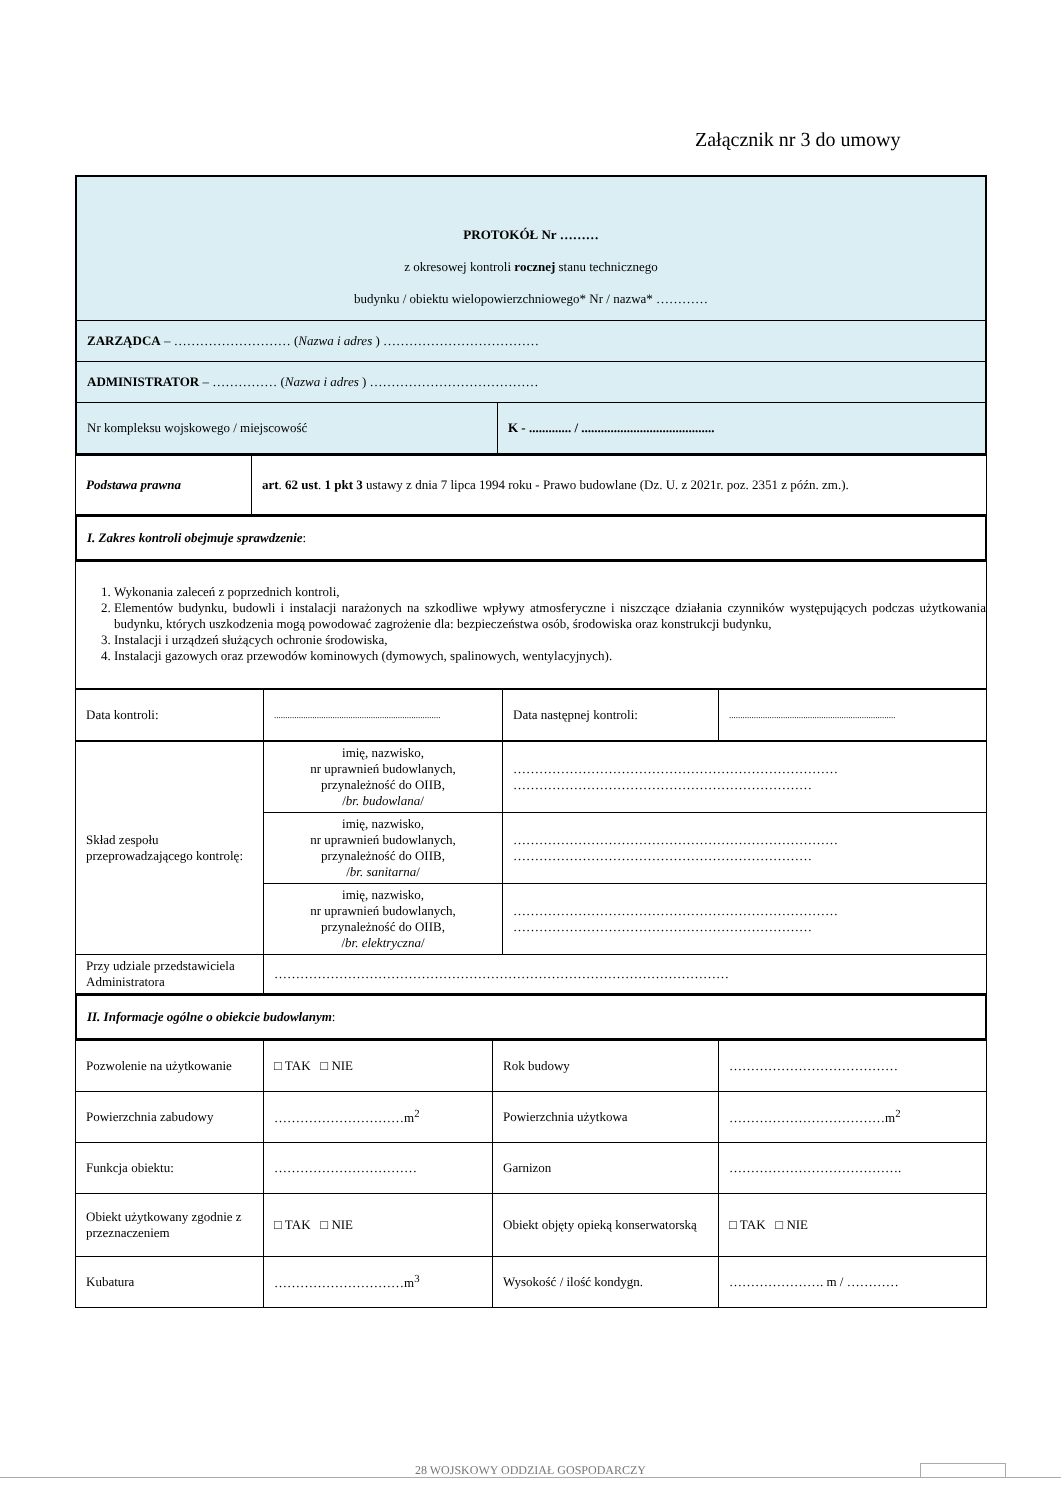Załącznik nr 3 do umowy
| PROTOKÓŁ Nr ……… z okresowej kontroli rocznej stanu technicznego budynku / obiektu wielopowierzchniowego* Nr / nazwa* ………… | |
| ZARZĄDCA – ……………………… ( Nazwa i adres ) ……………………………… | |
| ADMINISTRATOR – …………… ( Nazwa i adres ) ………………………………… | |
| Nr kompleksu wojskowego / miejscowość | K - ............. / ......................................... |
| Podstawa prawna | art . 62 ust . 1 pkt 3 ustawy z dnia 7 lipca 1994 roku - Prawo budowlane (Dz. U. z 2021r. poz. 2351 z późn. zm.). |
| I. Zakres kontroli obejmuje sprawdzenie : |
| 1. Wykonania zaleceń z poprzednich kontroli, 2. Elementów budynku, budowli i instalacji narażonych na szkodliwe wpływy atmosferyczne i niszczące działania czynników występujących podczas użytkowania budynku, których uszkodzenia mogą powodować zagrożenie dla: bezpieczeństwa osób, środowiska oraz konstrukcji budynku, 3. Instalacji i urządzeń służących ochronie środowiska, 4. Instalacji gazowych oraz przewodów kominowych (dymowych, spalinowych, wentylacyjnych). |
| Data kontroli: | .......................................................................... | Data następnej kontroli: | .......................................................................... |
| Skład zespołu przeprowadzającego kontrolę: | imię, nazwisko, nr uprawnień budowlanych, przynależność do OIIB, / br. budowlana / | ………………………………………………………………… …………………………………………………………… |
| | imię, nazwisko, nr uprawnień budowlanych, przynależność do OIIB, / br. sanitarna / | ………………………………………………………………… …………………………………………………………… |
| | imię, nazwisko, nr uprawnień budowlanych, przynależność do OIIB, / br. elektryczna / | ………………………………………………………………… …………………………………………………………… |
| Przy udziale przedstawiciela Administratora | …………………………………………………………………………………………… | |
| II. Informacje ogólne o obiekcie budowlanym : |
| Pozwolenie na użytkowanie | □ TAK □ NIE | Rok budowy | ………………………………… |
| Powierzchnia zabudowy | …………………………m<sup>2</sup> | Powierzchnia użytkowa | ………………………………m<sup>2</sup> |
| Funkcja obiektu: | …………………………… | Garnizon | …………………………………. |
| Obiekt użytkowany zgodnie z przeznaczeniem | □ TAK □ NIE | Obiekt objęty opieką konserwatorską | □ TAK □ NIE |
| Kubatura | …………………………m<sup>3</sup> | Wysokość / ilość kondygn. | …………………. m / ………… |
28 WOJSKOWY ODDZIAŁ GOSPODARCZY